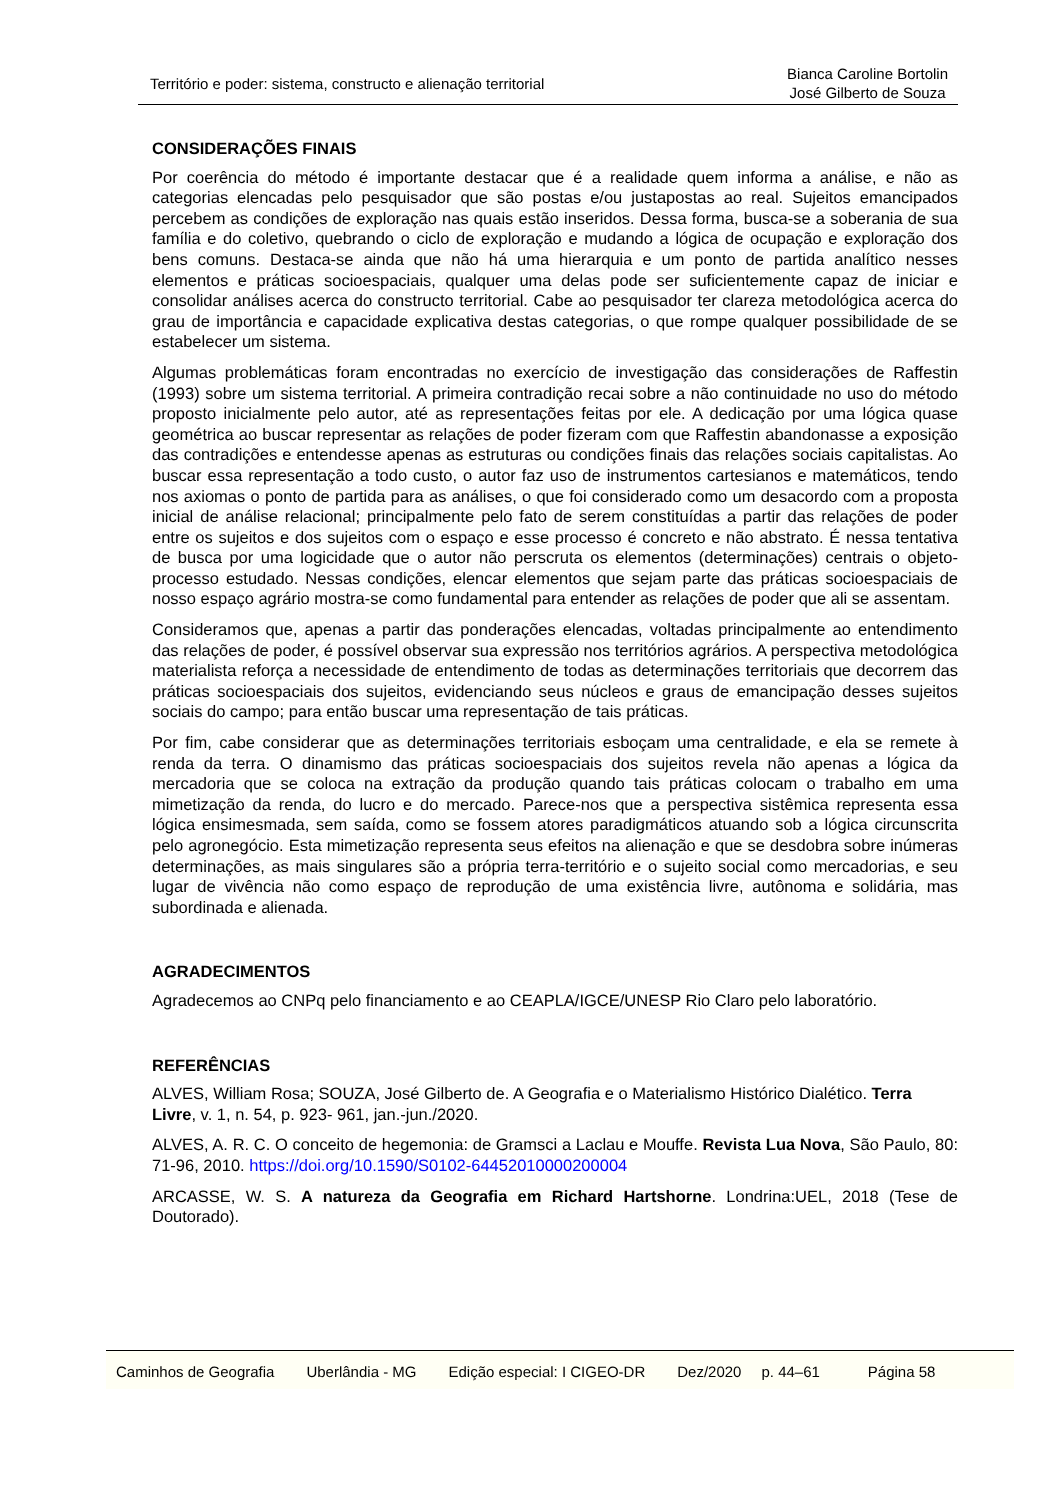Território e poder: sistema, constructo e alienação territorial
Bianca Caroline Bortolin
José Gilberto de Souza
CONSIDERAÇÕES FINAIS
Por coerência do método é importante destacar que é a realidade quem informa a análise, e não as categorias elencadas pelo pesquisador que são postas e/ou justapostas ao real. Sujeitos emancipados percebem as condições de exploração nas quais estão inseridos. Dessa forma, busca-se a soberania de sua família e do coletivo, quebrando o ciclo de exploração e mudando a lógica de ocupação e exploração dos bens comuns. Destaca-se ainda que não há uma hierarquia e um ponto de partida analítico nesses elementos e práticas socioespaciais, qualquer uma delas pode ser suficientemente capaz de iniciar e consolidar análises acerca do constructo territorial. Cabe ao pesquisador ter clareza metodológica acerca do grau de importância e capacidade explicativa destas categorias, o que rompe qualquer possibilidade de se estabelecer um sistema.
Algumas problemáticas foram encontradas no exercício de investigação das considerações de Raffestin (1993) sobre um sistema territorial. A primeira contradição recai sobre a não continuidade no uso do método proposto inicialmente pelo autor, até as representações feitas por ele. A dedicação por uma lógica quase geométrica ao buscar representar as relações de poder fizeram com que Raffestin abandonasse a exposição das contradições e entendesse apenas as estruturas ou condições finais das relações sociais capitalistas. Ao buscar essa representação a todo custo, o autor faz uso de instrumentos cartesianos e matemáticos, tendo nos axiomas o ponto de partida para as análises, o que foi considerado como um desacordo com a proposta inicial de análise relacional; principalmente pelo fato de serem constituídas a partir das relações de poder entre os sujeitos e dos sujeitos com o espaço e esse processo é concreto e não abstrato. É nessa tentativa de busca por uma logicidade que o autor não perscruta os elementos (determinações) centrais o objeto-processo estudado. Nessas condições, elencar elementos que sejam parte das práticas socioespaciais de nosso espaço agrário mostra-se como fundamental para entender as relações de poder que ali se assentam.
Consideramos que, apenas a partir das ponderações elencadas, voltadas principalmente ao entendimento das relações de poder, é possível observar sua expressão nos territórios agrários. A perspectiva metodológica materialista reforça a necessidade de entendimento de todas as determinações territoriais que decorrem das práticas socioespaciais dos sujeitos, evidenciando seus núcleos e graus de emancipação desses sujeitos sociais do campo; para então buscar uma representação de tais práticas.
Por fim, cabe considerar que as determinações territoriais esboçam uma centralidade, e ela se remete à renda da terra. O dinamismo das práticas socioespaciais dos sujeitos revela não apenas a lógica da mercadoria que se coloca na extração da produção quando tais práticas colocam o trabalho em uma mimetização da renda, do lucro e do mercado. Parece-nos que a perspectiva sistêmica representa essa lógica ensimesmada, sem saída, como se fossem atores paradigmáticos atuando sob a lógica circunscrita pelo agronegócio. Esta mimetização representa seus efeitos na alienação e que se desdobra sobre inúmeras determinações, as mais singulares são a própria terra-território e o sujeito social como mercadorias, e seu lugar de vivência não como espaço de reprodução de uma existência livre, autônoma e solidária, mas subordinada e alienada.
AGRADECIMENTOS
Agradecemos ao CNPq pelo financiamento e ao CEAPLA/IGCE/UNESP Rio Claro pelo laboratório.
REFERÊNCIAS
ALVES, William Rosa; SOUZA, José Gilberto de. A Geografia e o Materialismo Histórico Dialético. Terra Livre, v. 1, n. 54, p. 923- 961, jan.-jun./2020.
ALVES, A. R. C. O conceito de hegemonia: de Gramsci a Laclau e Mouffe. Revista Lua Nova, São Paulo, 80: 71-96, 2010. https://doi.org/10.1590/S0102-64452010000200004
ARCASSE, W. S. A natureza da Geografia em Richard Hartshorne. Londrina:UEL, 2018 (Tese de Doutorado).
Caminhos de Geografia Uberlândia - MG Edição especial: I CIGEO-DR Dez/2020 p. 44–61 Página 58